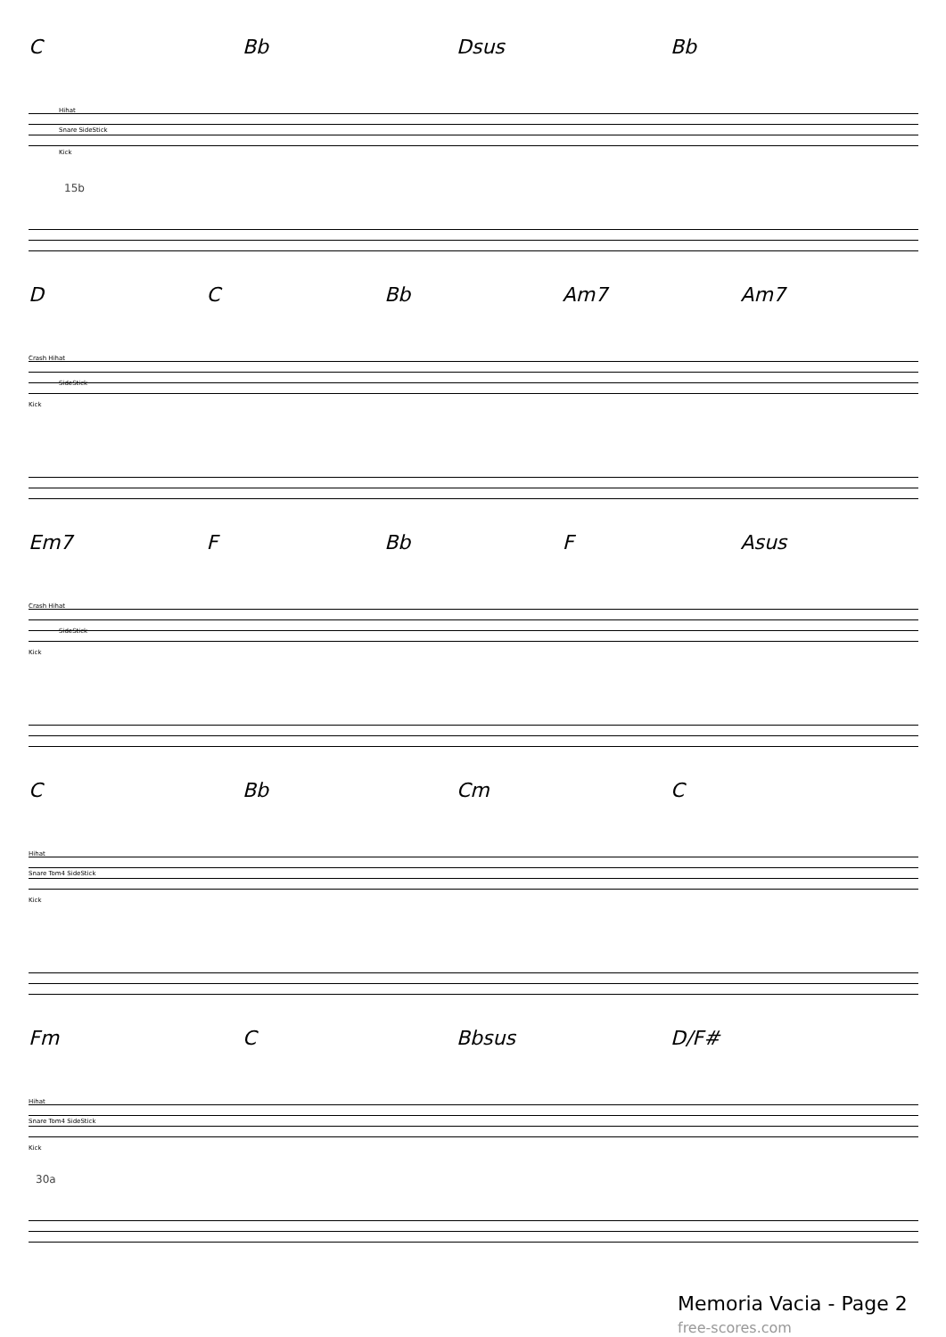C Bb Dsus Bb
Hihat
Snare SideStick
Kick
15b
D C Bb Am7 Am7
Crash Hihat
SideStick
Kick
Em7 F Bb F Asus
Crash Hihat
SideStick
Kick
C Bb Cm C
Hihat
Snare Tom4 SideStick
Kick
Fm C Bbsus D/F#
Hihat
Snare Tom4 SideStick
Kick
30a
Memoria Vacia - Page 2 free-scores.com